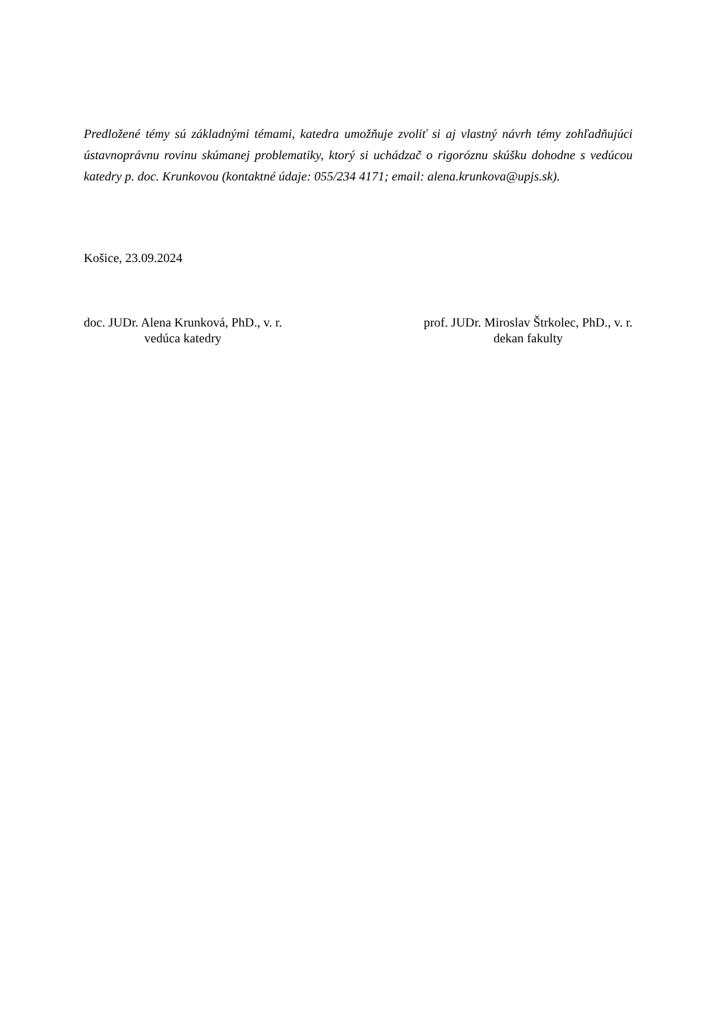Predložené témy sú základnými témami, katedra umožňuje zvoliť si aj vlastný návrh témy zohľadňujúci ústavnoprávnu rovinu skúmanej problematiky, ktorý si uchádzač o rigoróznu skúšku dohodne s vedúcou katedry p. doc. Krunkovou (kontaktné údaje: 055/234 4171; email: alena.krunkova@upjs.sk).
Košice, 23.09.2024
doc. JUDr. Alena Krunková, PhD., v. r.
vedúca katedry
prof. JUDr. Miroslav Štrkolec, PhD., v. r.
dekan fakulty